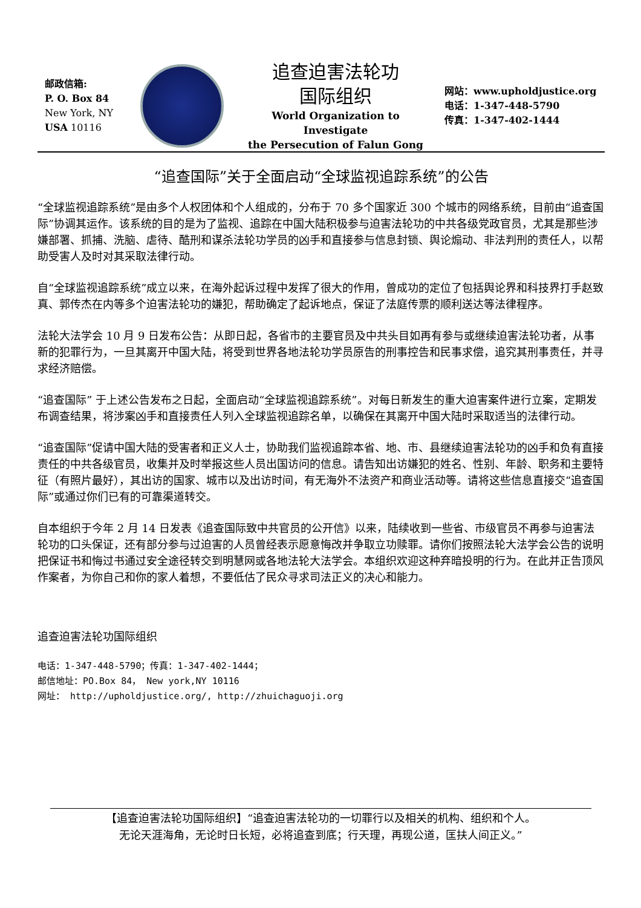邮政信箱:
P. O. Box 84
New York, NY
USA 10116
追查迫害法轮功
国际组织
World Organization to Investigate
the Persecution of Falun Gong
网站：www.upholdjustice.org
电话：1-347-448-5790
传真：1-347-402-1444
“追查国际”关于全面启动“全球监视追踪系统”的公告
“全球监视追踪系统”是由多个人权团体和个人组成的，分布于 70 多个国家近 300 个城市的网络系统，目前由“追查国际”协调其运作。该系统的目的是为了监视、追踪在中国大陆积极参与迫害法轮功的中共各级党政官员，尤其是那些涉嫌部署、抓捕、洗脑、虐待、酷刑和谋杀法轮功学员的凶手和直接参与信息封锁、舆论煽动、非法判刑的责任人，以帮助受害人及时对其采取法律行动。
自“全球监视追踪系统”成立以来，在海外起诉过程中发挥了很大的作用，曾成功的定位了包括舆论界和科技界打手赵致真、郭传杰在内等多个迫害法轮功的嫌犯，帮助确定了起诉地点，保证了法庭传票的顺利送达等法律程序。
法轮大法学会 10 月 9 日发布公告：从即日起，各省市的主要官员及中共头目如再有参与或继续迫害法轮功者，从事新的犯罪行为，一旦其离开中国大陆，将受到世界各地法轮功学员原告的刑事控告和民事求偿，追究其刑事责任，并寻求经济赔偿。
“追查国际” 于上述公告发布之日起，全面启动“全球监视追踪系统”。对每日新发生的重大迫害案件进行立案，定期发布调查结果，将涉案凶手和直接责任人列入全球监视追踪名单，以确保在其离开中国大陆时采取适当的法律行动。
“追查国际”促请中国大陆的受害者和正义人士，协助我们监视追踪本省、地、市、县继续迫害法轮功的凶手和负有直接责任的中共各级官员，收集并及时举报这些人员出国访问的信息。请告知出访嫌犯的姓名、性别、年龄、职务和主要特征（有照片最好），其出访的国家、城市以及出访时间，有无海外不法资产和商业活动等。请将这些信息直接交“追查国际”或通过你们已有的可靠渠道转交。
自本组织于今年 2 月 14 日发表《追查国际致中共官员的公开信》以来，陆续收到一些省、市级官员不再参与迫害法轮功的口头保证，还有部分参与过迫害的人员曾经表示愿意悔改并争取立功赎罪。请你们按照法轮大法学会公告的说明把保证书和悔过书通过安全途径转交到明慧网或各地法轮大法学会。本组织欢迎这种弃暗投明的行为。在此并正告顶风作案者，为你自己和你的家人着想，不要低估了民众寻求司法正义的决心和能力。
追查迫害法轮功国际组织
电话：1-347-448-5790；传真：1-347-402-1444；
邮信地址：PO.Box 84， New york,NY 10116
网址： http://upholdjustice.org/, http://zhuichaguoji.org
【追查迫害法轮功国际组织】“追查迫害法轮功的一切罪行以及相关的机构、组织和个人。
无论天涯海角，无论时日长短，必将追查到底；行天理，再现公道，匡扶人间正义。”